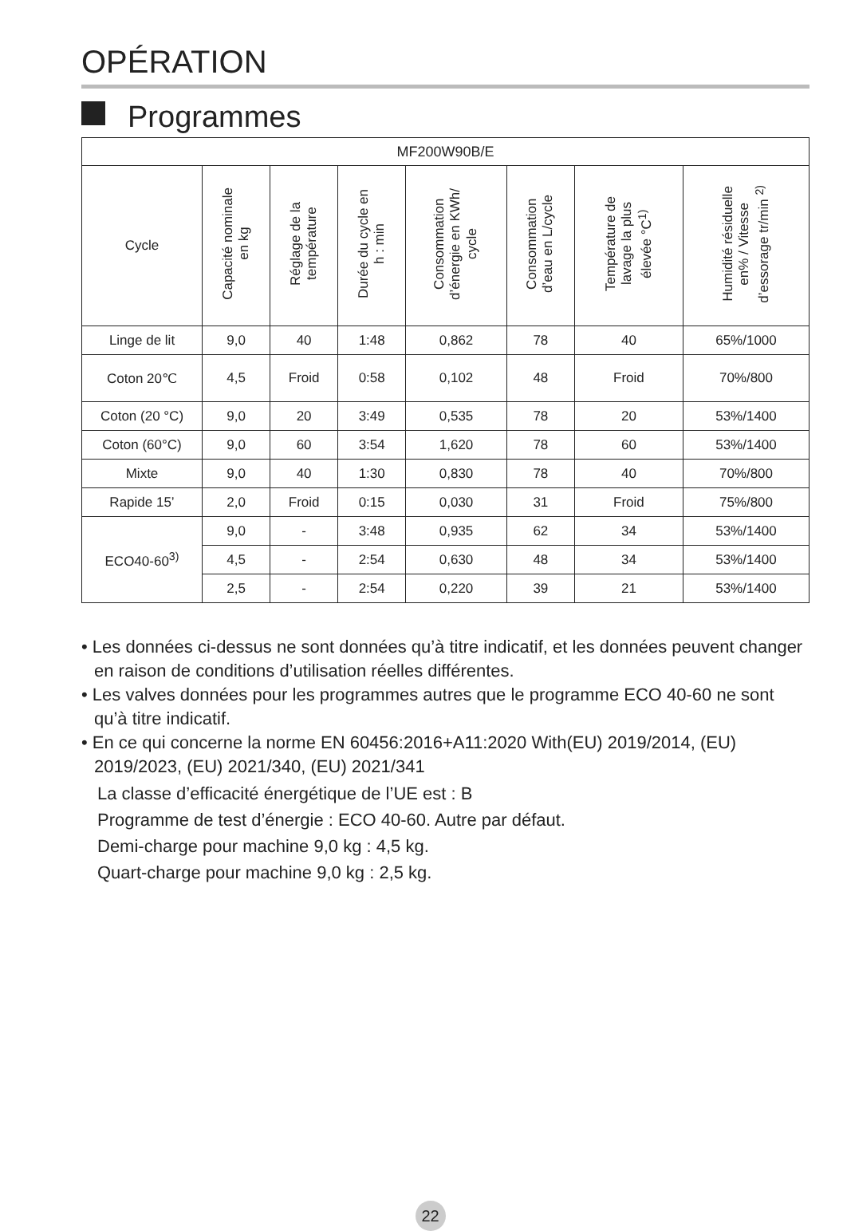OPÉRATION
Programmes
| MF200W90B/E | | | | | | | |
| --- | --- | --- | --- | --- | --- | --- | --- |
| Cycle | Capacité nominale en kg | Réglage de la température | Durée du cycle en h : min | Consommation d’énergie en KWh/ cycle | Consommation d’eau en L/cycle | Température de lavage la plus élevée °C<sup>1)</sup> | Humidité résiduelle en% / Vitesse d’essorage tr/min <sup>2)</sup> |
| Linge de lit | 9,0 | 40 | 1:48 | 0,862 | 78 | 40 | 65%/1000 |
| Coton 20℃ | 4,5 | Froid | 0:58 | 0,102 | 48 | Froid | 70%/800 |
| Coton (20 °C) | 9,0 | 20 | 3:49 | 0,535 | 78 | 20 | 53%/1400 |
| Coton (60°C) | 9,0 | 60 | 3:54 | 1,620 | 78 | 60 | 53%/1400 |
| Mixte | 9,0 | 40 | 1:30 | 0,830 | 78 | 40 | 70%/800 |
| Rapide 15’ | 2,0 | Froid | 0:15 | 0,030 | 31 | Froid | 75%/800 |
| ECO40-60<sup>3)</sup> | 9,0 | - | 3:48 | 0,935 | 62 | 34 | 53%/1400 |
| | 4,5 | - | 2:54 | 0,630 | 48 | 34 | 53%/1400 |
| | 2,5 | - | 2:54 | 0,220 | 39 | 21 | 53%/1400 |
• Les données ci-dessus ne sont données qu’à titre indicatif, et les données peuvent changer en raison de conditions d’utilisation réelles différentes.
• Les valves données pour les programmes autres que le programme ECO 40-60 ne sont qu’à titre indicatif.
• En ce qui concerne la norme EN 60456:2016+A11:2020 With(EU) 2019/2014, (EU) 2019/2023, (EU) 2021/340, (EU) 2021/341
La classe d’efficacité énergétique de l’UE est : B
Programme de test d’énergie : ECO 40-60. Autre par défaut.
Demi-charge pour machine 9,0 kg : 4,5 kg.
Quart-charge pour machine 9,0 kg : 2,5 kg.
22